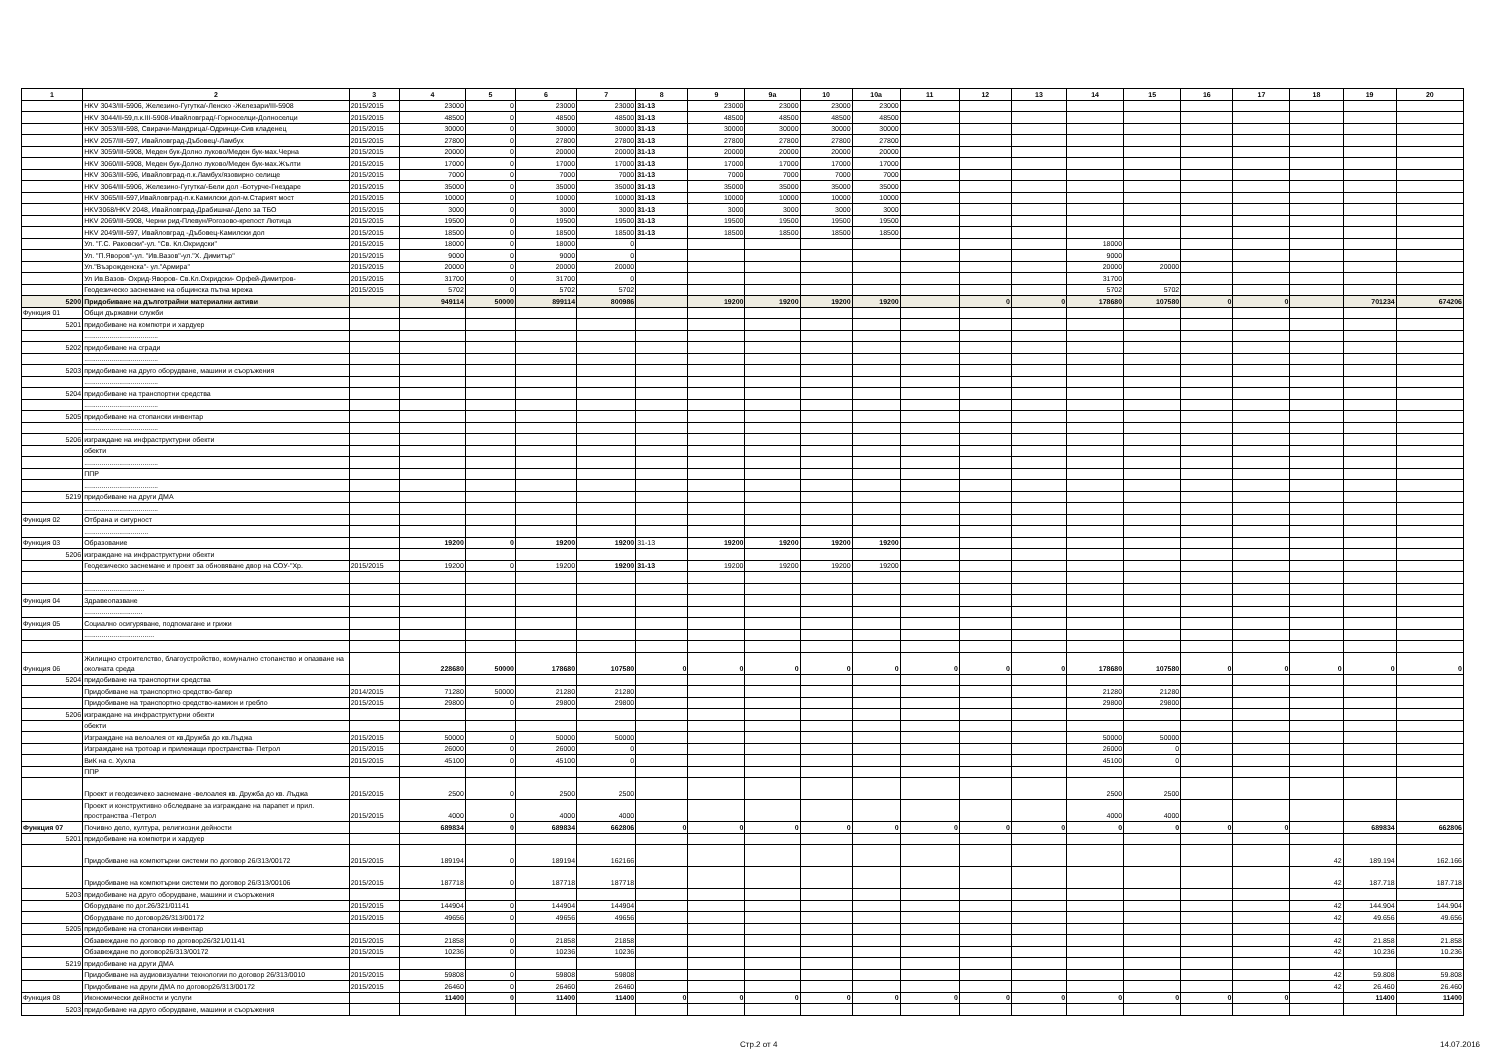| 1 | 2 | 3 | 4 | 5 | 6 | 7 | 8 | 9 | 9a | 10 | 10a | 11 | 12 | 13 | 14 | 15 | 16 | 17 | 18 | 19 | 20 |
| --- | --- | --- | --- | --- | --- | --- | --- | --- | --- | --- | --- | --- | --- | --- | --- | --- | --- | --- | --- | --- | --- |
| | HKV 3043/III-5906, Железино-Гугутка/-Ленско -Железари/III-5908 | 2015/2015 | 23000 | 0 | 23000 | 23000 | 31-13 | 23000 | 23000 | 23000 | 23000 | | | | | | | | | | |
| | HKV 3044/II-59,п.к.III-5908-Ивайловград/-Горноселци-Долноселци | 2015/2015 | 48500 | 0 | 48500 | 48500 | 31-13 | 48500 | 48500 | 48500 | 48500 | | | | | | | | | | |
| | HKV 3053/III-598, Свирачи-Мандрица/-Одринци-Сив кладенец | 2015/2015 | 30000 | 0 | 30000 | 30000 | 31-13 | 30000 | 30000 | 30000 | 30000 | | | | | | | | | | |
| | HKV 2057/III-597, Ивайловград-Дъбовец/-Ламбух | 2015/2015 | 27800 | 0 | 27800 | 27800 | 31-13 | 27800 | 27800 | 27800 | 27800 | | | | | | | | | | |
| | HKV 3059/III-5908, Меден бук-Долно луково/Меден бук-мах.Черна | 2015/2015 | 20000 | 0 | 20000 | 20000 | 31-13 | 20000 | 20000 | 20000 | 20000 | | | | | | | | | | |
| | HKV 3060/III-5908, Меден бук-Долно луково/Меден бук-мах.Жълти | 2015/2015 | 17000 | 0 | 17000 | 17000 | 31-13 | 17000 | 17000 | 17000 | 17000 | | | | | | | | | | |
| | HKV 3063/III-596, Ивайловград-п.к.Ламбух/язовирно селище | 2015/2015 | 7000 | 0 | 7000 | 7000 | 31-13 | 7000 | 7000 | 7000 | 7000 | | | | | | | | | | |
| | HKV 3064/III-5906, Железино-Гугутка/-Бели дол -Ботурче-Гнездаре | 2015/2015 | 35000 | 0 | 35000 | 35000 | 31-13 | 35000 | 35000 | 35000 | 35000 | | | | | | | | | | |
| | HKV 3065/III-597,Ивайловград-п.к.Камилски дол-м.Старият мост | 2015/2015 | 10000 | 0 | 10000 | 10000 | 31-13 | 10000 | 10000 | 10000 | 10000 | | | | | | | | | | |
| | HKV3068/HKV 2048, Ивайловград-Драбишна/-Депо за ТБО | 2015/2015 | 3000 | 0 | 3000 | 3000 | 31-13 | 3000 | 3000 | 3000 | 3000 | | | | | | | | | | |
| | HKV 2069/III-5908, Черни рид-Плевун/Рогозово-крепост Лютица | 2015/2015 | 19500 | 0 | 19500 | 19500 | 31-13 | 19500 | 19500 | 19500 | 19500 | | | | | | | | | | |
| | HKV 2049/III-597, Ивайловград -Дъбовец-Камилски дол | 2015/2015 | 18500 | 0 | 18500 | 18500 | 31-13 | 18500 | 18500 | 18500 | 18500 | | | | | | | | | | |
| | Ул. "Г.С. Раковски"-ул. "Св. Кл.Охридски" | 2015/2015 | 18000 | 0 | 18000 | 0 | | | | | | | | | 18000 | | | | | | |
| | Ул. "П.Яворов"-ул. "Ив.Вазов"-ул."Х. Димитър" | 2015/2015 | 9000 | 0 | 9000 | 0 | | | | | | | | | 9000 | | | | | | |
| | Ул."Възрожденска"- ул."Армира" | 2015/2015 | 20000 | 0 | 20000 | 20000 | | | | | | | | | 20000 | 20000 | | | | | |
| | Ул Ив.Вазов- Охрид-Яворов- Св.Кл.Охридски- Орфей-Димитров- | 2015/2015 | 31700 | 0 | 31700 | 0 | | | | | | | | | 31700 | | | | | | |
| | Геодезическо заснемане на общинска пътна мрежа | 2015/2015 | 5702 | 0 | 5702 | 5702 | | | | | | | | | 5702 | 5702 | | | | | |
| 5200 | Придобиване на дълготрайни материални активи | | 949114 | 50000 | 899114 | 800986 | | 19200 | 19200 | 19200 | 19200 | | 0 | 0 | 178680 | 107580 | 0 | 0 | | 701234 | 674206 |
| Функция 01 | Общи държавни служби | | | | | | | | | | | | | | | | | | | | |
| 5201 | придобиване на компютри и хардуер | | | | | | | | | | | | | | | | | | | | |
| | ...................................... | | | | | | | | | | | | | | | | | | | | |
| 5202 | придобиване на сгради | | | | | | | | | | | | | | | | | | | | |
| | ...................................... | | | | | | | | | | | | | | | | | | | | |
| 5203 | придобиване на друго оборудване, машини и съоръжения | | | | | | | | | | | | | | | | | | | | |
| | ...................................... | | | | | | | | | | | | | | | | | | | | |
| 5204 | придобиване на транспортни средства | | | | | | | | | | | | | | | | | | | | |
| | ...................................... | | | | | | | | | | | | | | | | | | | | |
| 5205 | придобиване на стопански инвентар | | | | | | | | | | | | | | | | | | | | |
| | ...................................... | | | | | | | | | | | | | | | | | | | | |
| 5206 | изграждане на инфраструктурни обекти | | | | | | | | | | | | | | | | | | | | |
| | обекти | | | | | | | | | | | | | | | | | | | | |
| | ...................................... | | | | | | | | | | | | | | | | | | | | |
| | ППР | | | | | | | | | | | | | | | | | | | | |
| | ...................................... | | | | | | | | | | | | | | | | | | | | |
| 5219 | придобиване на други ДМА | | | | | | | | | | | | | | | | | | | | |
| | ...................................... | | | | | | | | | | | | | | | | | | | | |
| Функция 02 | Отбрана и сигурност | | | | | | | | | | | | | | | | | | | | |
| | ................................. | | | | | | | | | | | | | | | | | | | | |
| Функция 03 | Образование | | 19200 | 0 | 19200 | 19200 | 31-13 | 19200 | 19200 | 19200 | 19200 | | | | | | | | | | |
| 5206 | изграждане на инфраструктурни обекти | | | | | | | | | | | | | | | | | | | | |
| | Геодезическо заснемане и проект за обновяване двор на СОУ-"Хр. | 2015/2015 | 19200 | 0 | 19200 | 19200 | 31-13 | 19200 | 19200 | 19200 | 19200 | | | | | | | | | | |
| | ............................... | | | | | | | | | | | | | | | | | | | | |
| Функция 04 | Здравеопазване | | | | | | | | | | | | | | | | | | | | |
| | .............................. | | | | | | | | | | | | | | | | | | | | |
| Функция 05 | Социално осигуряване, подпомагане и грижи | | | | | | | | | | | | | | | | | | | | |
| | .................................... | | | | | | | | | | | | | | | | | | | | |
| Функция 06 | Жилищно строителство, благоустройство, комунално стопанство и опазване на околната среда | | 228680 | 50000 | 178680 | 107580 | 0 | 0 | 0 | 0 | 0 | 0 | 0 | 0 | 178680 | 107580 | 0 | 0 | 0 | 0 | 0 |
| 5204 | придобиване на транспортни средства | | | | | | | | | | | | | | | | | | | | |
| | Придобиване на транспортно средство-багер | 2014/2015 | 71280 | 50000 | 21280 | 21280 | | | | | | | | | 21280 | 21280 | | | | | |
| | Придобиване на транспортно средство-камион и гребло | 2015/2015 | 29800 | 0 | 29800 | 29800 | | | | | | | | | 29800 | 29800 | | | | | |
| 5206 | изграждане на инфраструктурни обекти | | | | | | | | | | | | | | | | | | | | |
| | обекти | | | | | | | | | | | | | | | | | | | | |
| | Изграждане на велоалея от кв.Дружба до кв.Лъджа | 2015/2015 | 50000 | 0 | 50000 | 50000 | | | | | | | | | 50000 | 50000 | | | | | |
| | Изграждане на тротоар и прилежащи пространства- Петрол | 2015/2015 | 26000 | 0 | 26000 | 0 | | | | | | | | | 26000 | 0 | | | | | |
| | ВиК на с. Хухла | 2015/2015 | 45100 | 0 | 45100 | 0 | | | | | | | | | 45100 | 0 | | | | | |
| | ППР | | | | | | | | | | | | | | | | | | | | |
| | Проект и геодезичеко заснемане -велоалея кв. Дружба до кв. Лъджа | 2015/2015 | 2500 | 0 | 2500 | 2500 | | | | | | | | | 2500 | 2500 | | | | | |
| | Проект и конструктивно обследване за изграждане на парапет и прил. пространства -Петрол | 2015/2015 | 4000 | 0 | 4000 | 4000 | | | | | | | | | 4000 | 4000 | | | | | |
| Функция 07 | Почивно дело, култура, религиозни дейности | | 689834 | 0 | 689834 | 662806 | 0 | 0 | 0 | 0 | 0 | 0 | 0 | 0 | 0 | 0 | 0 | 0 | | 689834 | 662806 |
| 5201 | придобиване на компютри и хардуер | | | | | | | | | | | | | | | | | | | | |
| | Придобиване на компютърни системи по договор 26/313/00172 | 2015/2015 | 189194 | 0 | 189194 | 162166 | | | | | | | | | | | | | 42 | 189.194 | 162.166 |
| | Придобиване на компютърни системи по договор 26/313/00106 | 2015/2015 | 187718 | 0 | 187718 | 187718 | | | | | | | | | | | | | 42 | 187.718 | 187.718 |
| 5203 | придобиване на друго оборудване, машини и съоръжения | | | | | | | | | | | | | | | | | | | | |
| | Оборудване по дог.26/321/01141 | 2015/2015 | 144904 | 0 | 144904 | 144904 | | | | | | | | | | | | | 42 | 144.904 | 144.904 |
| | Оборудване по договор26/313/00172 | 2015/2015 | 49656 | 0 | 49656 | 49656 | | | | | | | | | | | | | 42 | 49.656 | 49.656 |
| 5205 | придобиване на стопански инвентар | | | | | | | | | | | | | | | | | | | | |
| | Обзавеждане по договор по договор26/321/01141 | 2015/2015 | 21858 | 0 | 21858 | 21858 | | | | | | | | | | | | | 42 | 21.858 | 21.858 |
| | Обзавеждане по договор26/313/00172 | 2015/2015 | 10236 | 0 | 10236 | 10236 | | | | | | | | | | | | | 42 | 10.236 | 10.236 |
| 5219 | придобиване на други ДМА | | | | | | | | | | | | | | | | | | | | |
| | Придобиване на аудиовизуални технологии по договор 26/313/0010 | 2015/2015 | 59808 | 0 | 59808 | 59808 | | | | | | | | | | | | | 42 | 59.808 | 59.808 |
| | Придобиване на други ДМА по договор26/313/00172 | 2015/2015 | 26460 | 0 | 26460 | 26460 | | | | | | | | | | | | | 42 | 26.460 | 26.460 |
| Функция 08 | Икономически дейности и услуги | | 11400 | 0 | 11400 | 11400 | 0 | 0 | 0 | 0 | 0 | 0 | 0 | 0 | 0 | 0 | 0 | 0 | | 11400 | 11400 |
| 5203 | придобиване на друго оборудване, машини и съоръжения | | | | | | | | | | | | | | | | | | | | |
Стр.2 от 4 14.07.2016